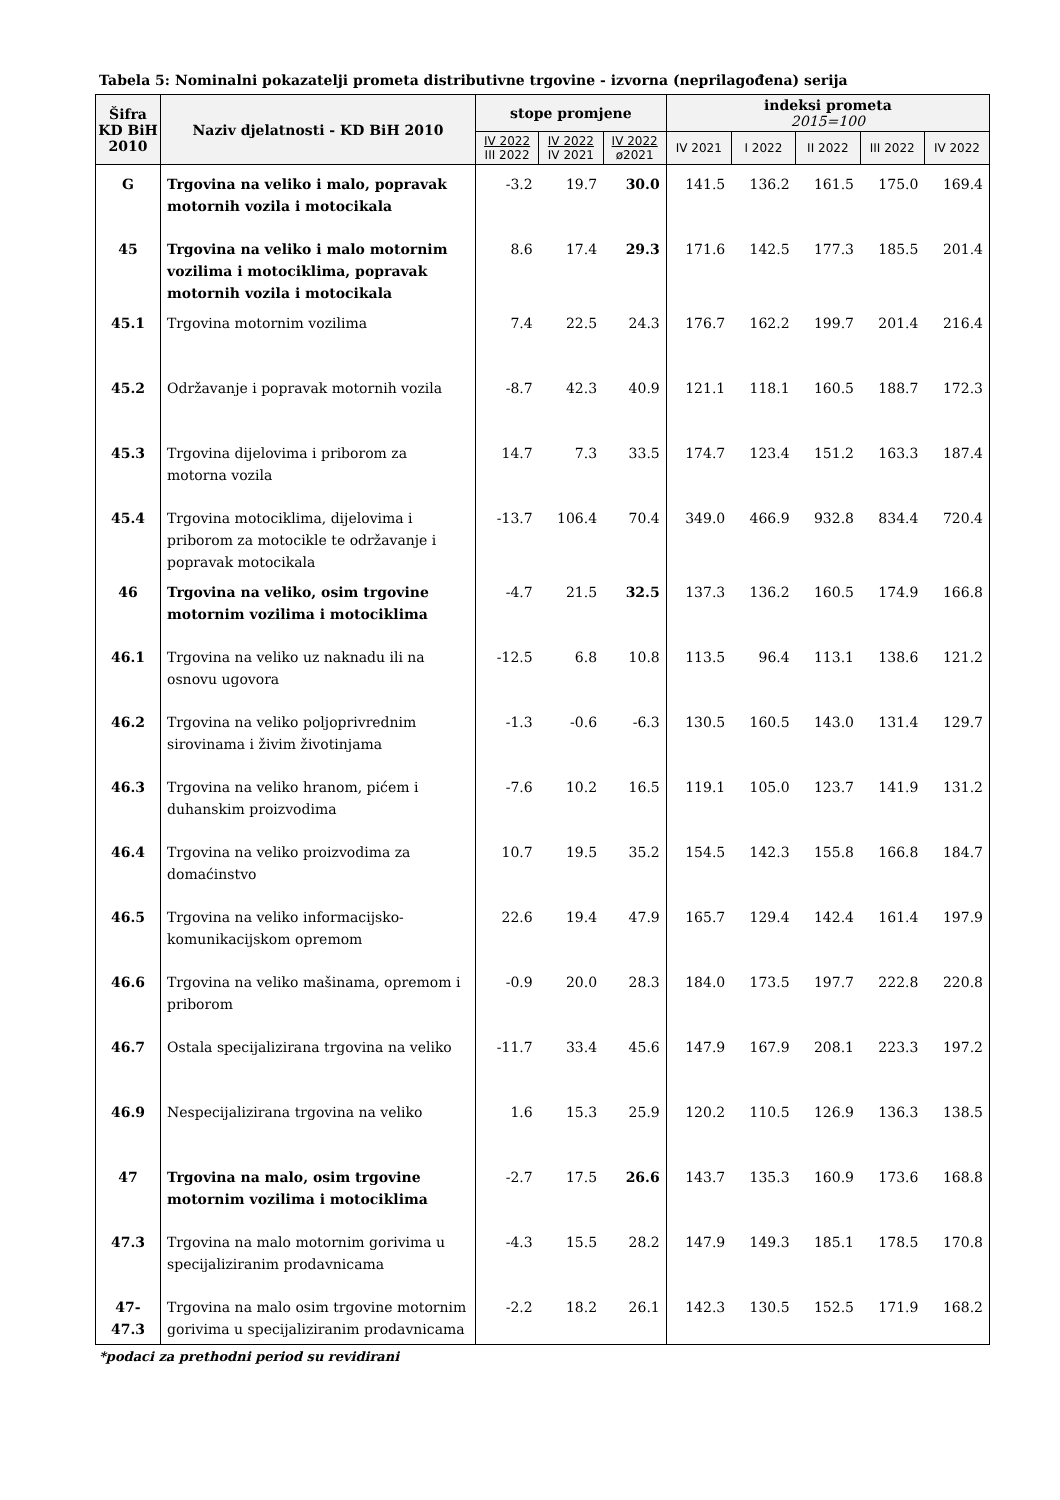Tabela 5: Nominalni pokazatelji prometa distributivne trgovine - izvorna (neprilagođena) serija
| Šifra KD BiH 2010 | Naziv djelatnosti - KD BiH 2010 | stope promjene | | | indeksi prometa 2015=100 | | | | |
| --- | --- | --- | --- | --- | --- | --- | --- | --- | --- |
| | | IV 2022 III 2022 | IV 2022 IV 2021 | IV 2022 ø2021 | IV 2021 | I 2022 | II 2022 | III 2022 | IV 2022 |
| G | Trgovina na veliko i malo, popravak motornih vozila i motocikala | -3.2 | 19.7 | 30.0 | 141.5 | 136.2 | 161.5 | 175.0 | 169.4 |
| 45 | Trgovina na veliko i malo motornim vozilima i motociklima, popravak motornih vozila i motocikala | 8.6 | 17.4 | 29.3 | 171.6 | 142.5 | 177.3 | 185.5 | 201.4 |
| 45.1 | Trgovina motornim vozilima | 7.4 | 22.5 | 24.3 | 176.7 | 162.2 | 199.7 | 201.4 | 216.4 |
| 45.2 | Održavanje i popravak motornih vozila | -8.7 | 42.3 | 40.9 | 121.1 | 118.1 | 160.5 | 188.7 | 172.3 |
| 45.3 | Trgovina dijelovima i priborom za motorna vozila | 14.7 | 7.3 | 33.5 | 174.7 | 123.4 | 151.2 | 163.3 | 187.4 |
| 45.4 | Trgovina motociklima, dijelovima i priborom za motocikle te održavanje i popravak motocikala | -13.7 | 106.4 | 70.4 | 349.0 | 466.9 | 932.8 | 834.4 | 720.4 |
| 46 | Trgovina na veliko, osim trgovine motornim vozilima i motociklima | -4.7 | 21.5 | 32.5 | 137.3 | 136.2 | 160.5 | 174.9 | 166.8 |
| 46.1 | Trgovina na veliko uz naknadu ili na osnovu ugovora | -12.5 | 6.8 | 10.8 | 113.5 | 96.4 | 113.1 | 138.6 | 121.2 |
| 46.2 | Trgovina na veliko poljoprivrednim sirovinama i živim životinjama | -1.3 | -0.6 | -6.3 | 130.5 | 160.5 | 143.0 | 131.4 | 129.7 |
| 46.3 | Trgovina na veliko hranom, pićem i duhanskim proizvodima | -7.6 | 10.2 | 16.5 | 119.1 | 105.0 | 123.7 | 141.9 | 131.2 |
| 46.4 | Trgovina na veliko proizvodima za domaćinstvo | 10.7 | 19.5 | 35.2 | 154.5 | 142.3 | 155.8 | 166.8 | 184.7 |
| 46.5 | Trgovina na veliko informacijsko-komunikacijskom opremom | 22.6 | 19.4 | 47.9 | 165.7 | 129.4 | 142.4 | 161.4 | 197.9 |
| 46.6 | Trgovina na veliko mašinama, opremom i priborom | -0.9 | 20.0 | 28.3 | 184.0 | 173.5 | 197.7 | 222.8 | 220.8 |
| 46.7 | Ostala specijalizirana trgovina na veliko | -11.7 | 33.4 | 45.6 | 147.9 | 167.9 | 208.1 | 223.3 | 197.2 |
| 46.9 | Nespecijalizirana trgovina na veliko | 1.6 | 15.3 | 25.9 | 120.2 | 110.5 | 126.9 | 136.3 | 138.5 |
| 47 | Trgovina na malo, osim trgovine motornim vozilima i motociklima | -2.7 | 17.5 | 26.6 | 143.7 | 135.3 | 160.9 | 173.6 | 168.8 |
| 47.3 | Trgovina na malo motornim gorivima u specijaliziranim prodavnicama | -4.3 | 15.5 | 28.2 | 147.9 | 149.3 | 185.1 | 178.5 | 170.8 |
| 47- 47.3 | Trgovina na malo osim trgovine motornim gorivima u specijaliziranim prodavnicama | -2.2 | 18.2 | 26.1 | 142.3 | 130.5 | 152.5 | 171.9 | 168.2 |
*podaci za prethodni period su revidirani